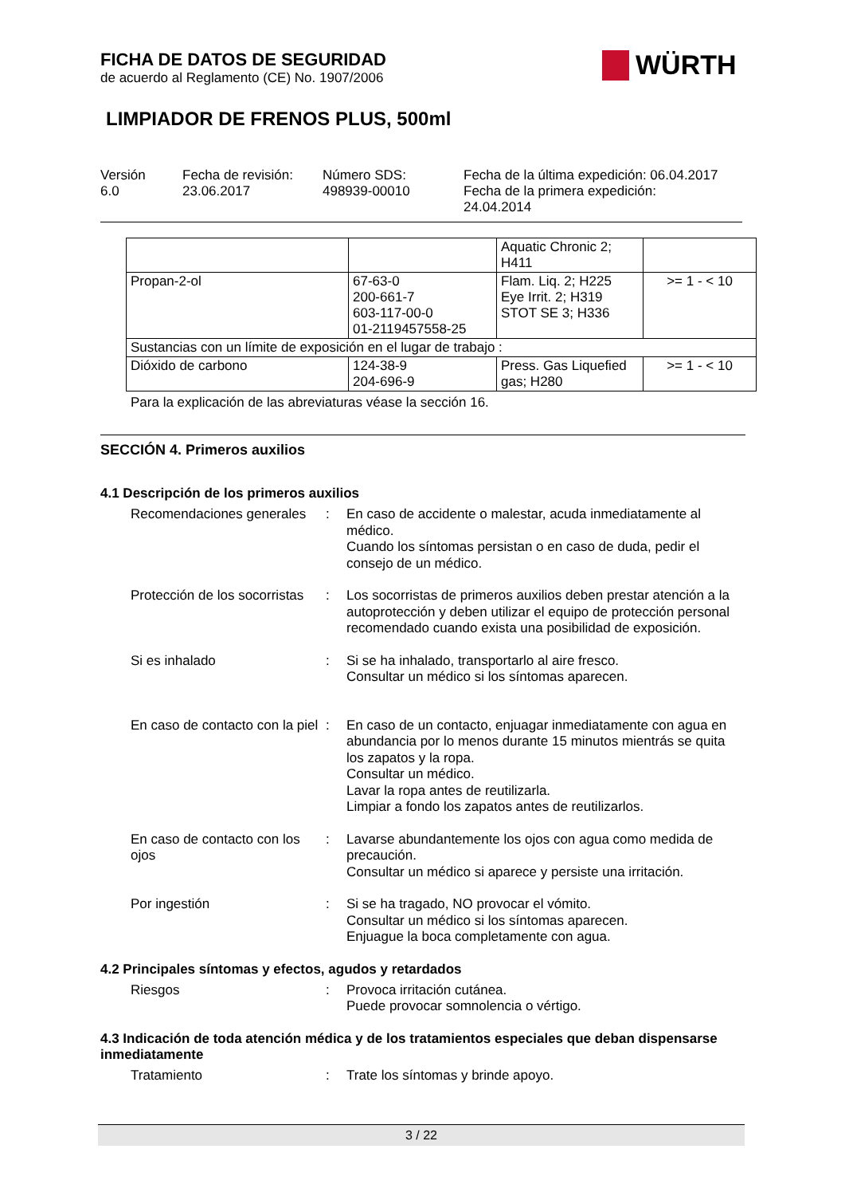FICHA DE DATOS DE SEGURIDAD
de acuerdo al Reglamento (CE) No. 1907/2006
WÜRTH
LIMPIADOR DE FRENOS PLUS, 500ml
Versión
6.0
Fecha de revisión:
23.06.2017
Número SDS:
498939-00010
Fecha de la última expedición: 06.04.2017
Fecha de la primera expedición:
24.04.2014
| | | Aquatic Chronic 2; H411 | |
| Propan-2-ol | 67-63-0 200-661-7 603-117-00-0 01-2119457558-25 | Flam. Liq. 2; H225 Eye Irrit. 2; H319 STOT SE 3; H336 | >= 1 - < 10 |
| Sustancias con un límite de exposición en el lugar de trabajo : | | | |
| Dióxido de carbono | 124-38-9 204-696-9 | Press. Gas Liquefied gas; H280 | >= 1 - < 10 |
Para la explicación de las abreviaturas véase la sección 16.
SECCIÓN 4. Primeros auxilios
4.1 Descripción de los primeros auxilios
Recomendaciones generales
: En caso de accidente o malestar, acuda inmediatamente al médico.
Cuando los síntomas persistan o en caso de duda, pedir el consejo de un médico.
Protección de los socorristas
: Los socorristas de primeros auxilios deben prestar atención a la autoprotección y deben utilizar el equipo de protección personal recomendado cuando exista una posibilidad de exposición.
Si es inhalado : Si se ha inhalado, transportarlo al aire fresco.
Consultar un médico si los síntomas aparecen.
En caso de contacto con la piel
: En caso de un contacto, enjuagar inmediatamente con agua en abundancia por lo menos durante 15 minutos mientrás se quita los zapatos y la ropa.
Consultar un médico.
Lavar la ropa antes de reutilizarla.
Limpiar a fondo los zapatos antes de reutilizarlos.
En caso de contacto con los ojos
: Lavarse abundantemente los ojos con agua como medida de precaución.
Consultar un médico si aparece y persiste una irritación.
Por ingestión : Si se ha tragado, NO provocar el vómito.
Consultar un médico si los síntomas aparecen.
Enjuague la boca completamente con agua.
4.2 Principales síntomas y efectos, agudos y retardados
Riesgos : Provoca irritación cutánea.
Puede provocar somnolencia o vértigo.
4.3 Indicación de toda atención médica y de los tratamientos especiales que deban dispensarse inmediatamente
Tratamiento : Trate los síntomas y brinde apoyo.
3 / 22